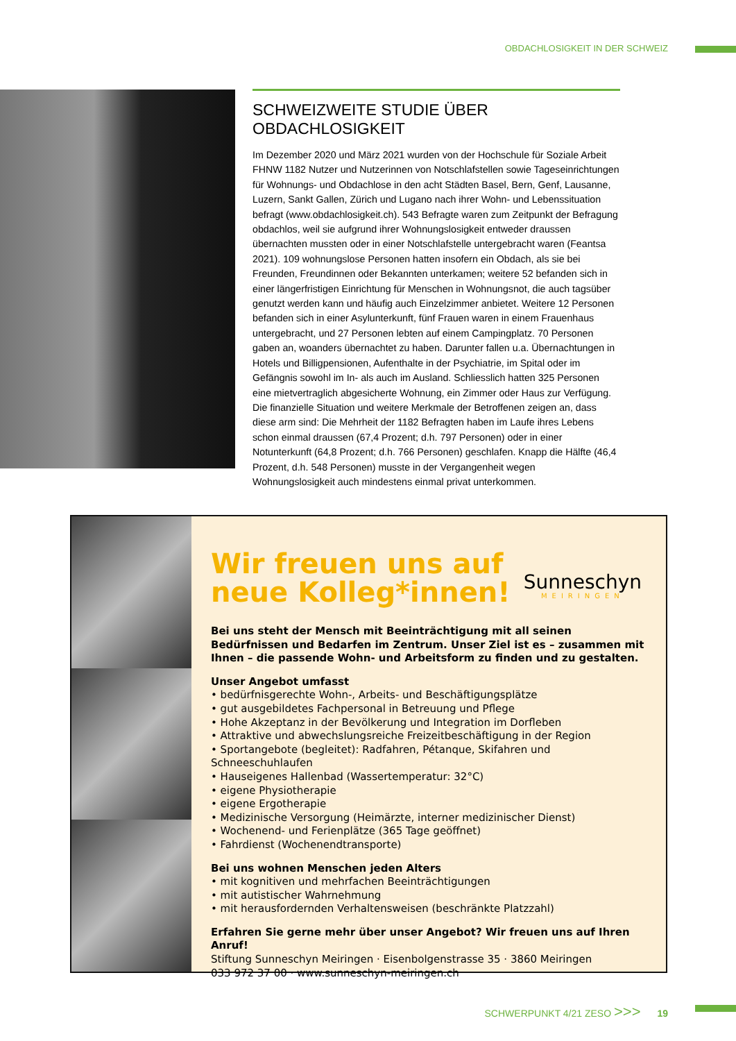OBDACHLOSIGKEIT IN DER SCHWEIZ
SCHWEIZWEITE STUDIE ÜBER OBDACHLOSIGKEIT
Im Dezember 2020 und März 2021 wurden von der Hochschule für Soziale Arbeit FHNW 1182 Nutzer und Nutzerinnen von Notschlafstellen sowie Tageseinrich­tungen für Wohnungs- und Obdachlose in den acht Städten Basel, Bern, Genf, Lausanne, Luzern, Sankt Gallen, Zürich und Lugano nach ihrer Wohn- und Lebens­situation befragt (www.obdachlosigkeit.ch). 543 Befragte waren zum Zeitpunkt der Befragung obdachlos, weil sie aufgrund ihrer Wohnungslosigkeit entweder draussen übernachten mussten oder in einer Notschlafstelle untergebracht waren (Feantsa 2021). 109 wohnungslose Personen hatten insofern ein Obdach, als sie bei Freunden, Freundinnen oder Bekannten unterkamen; weitere 52 befanden sich in einer längerfristigen Einrichtung für Menschen in Wohnungsnot, die auch tagsüber genutzt werden kann und häufig auch Einzelzimmer anbietet. Weitere 12 Personen befanden sich in einer Asylunterkunft, fünf Frauen waren in einem Frauenhaus untergebracht, und 27 Personen lebten auf einem Campingplatz. 70 Personen gaben an, woanders übernachtet zu haben. Darunter fallen u.a. Übernachtungen in Hotels und Billigpensionen, Aufenthalte in der Psychiatrie, im Spital oder im Gefängnis sowohl im In- als auch im Ausland. Schliesslich hatten 325 Personen eine mietvertraglich abgesicherte Wohnung, ein Zimmer oder Haus zur Verfügung. Die finanzielle Situation und weitere Merkmale der Betroffenen zeigen an, dass diese arm sind: Die Mehrheit der 1182 Befragten haben im Laufe ihres Lebens schon einmal draussen (67,4 Prozent; d.h. 797 Personen) oder in einer Notunterkunft (64,8 Prozent; d.h. 766 Personen) geschlafen. Knapp die Hälfte (46,4 Prozent, d.h. 548 Personen) musste in der Vergangenheit wegen Wohnungslosigkeit auch mindestens einmal privat unterkommen.
Wir freuen uns auf
neue Kolleg*innen!
Sunneschyn
MEIRINGEN
Bei uns steht der Mensch mit Beeinträchtigung mit all seinen Bedürfnissen und Bedarfen im Zentrum. Unser Ziel ist es – zusammen mit Ihnen – die passende Wohn- und Arbeitsform zu finden und zu gestalten.
Unser Angebot umfasst
• bedürfnisgerechte Wohn-, Arbeits- und Beschäftigungsplätze
• gut ausgebildetes Fachpersonal in Betreuung und Pflege
• Hohe Akzeptanz in der Bevölkerung und Integration im Dorfleben
• Attraktive und abwechslungsreiche Freizeitbeschäftigung in der Region
• Sportangebote (begleitet): Radfahren, Pétanque, Skifahren und Schneeschuhlaufen
• Hauseigenes Hallenbad (Wassertemperatur: 32°C)
• eigene Physiotherapie
• eigene Ergotherapie
• Medizinische Versorgung (Heimärzte, interner medizinischer Dienst)
• Wochenend- und Ferienplätze (365 Tage geöffnet)
• Fahrdienst (Wochenendtransporte)
Bei uns wohnen Menschen jeden Alters
• mit kognitiven und mehrfachen Beeinträchtigungen
• mit autistischer Wahrnehmung
• mit herausfordernden Verhaltensweisen (beschränkte Platzzahl)
Erfahren Sie gerne mehr über unser Angebot? Wir freuen uns auf Ihren Anruf!
Stiftung Sunneschyn Meiringen · Eisenbolgenstrasse 35 · 3860 Meiringen
033 972 37 00 · www.sunneschyn-meiringen.ch
SCHWERPUNKT 4/21 ZESO >>> 19